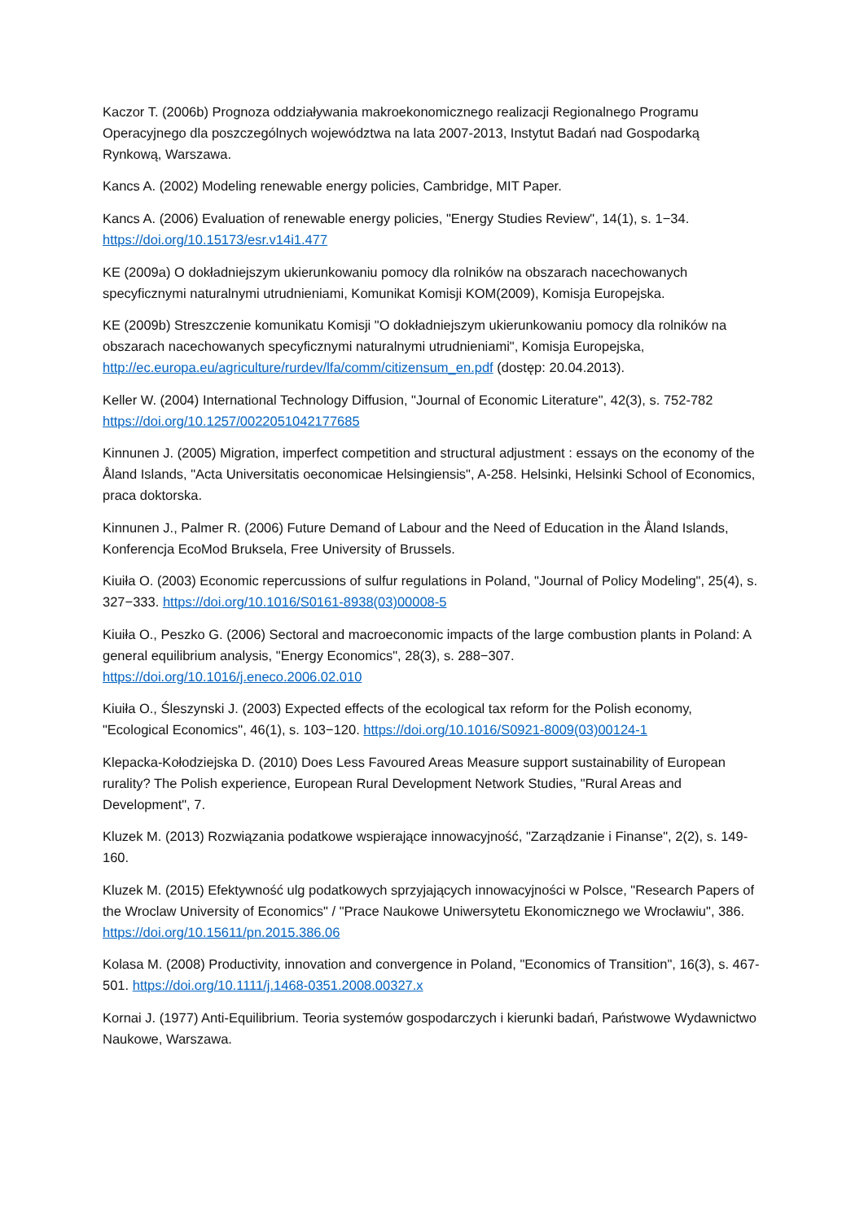Kaczor T. (2006b) Prognoza oddziaływania makroekonomicznego realizacji Regionalnego Programu Operacyjnego dla poszczególnych województwa na lata 2007-2013, Instytut Badań nad Gospodarką Rynkową, Warszawa.
Kancs A. (2002) Modeling renewable energy policies, Cambridge, MIT Paper.
Kancs A. (2006) Evaluation of renewable energy policies, "Energy Studies Review", 14(1), s. 1−34. https://doi.org/10.15173/esr.v14i1.477
KE (2009a) O dokładniejszym ukierunkowaniu pomocy dla rolników na obszarach nacechowanych specyficznymi naturalnymi utrudnieniami, Komunikat Komisji KOM(2009), Komisja Europejska.
KE (2009b) Streszczenie komunikatu Komisji "O dokładniejszym ukierunkowaniu pomocy dla rolników na obszarach nacechowanych specyficznymi naturalnymi utrudnieniami", Komisja Europejska, http://ec.europa.eu/agriculture/rurdev/lfa/comm/citizensum_en.pdf (dostęp: 20.04.2013).
Keller W. (2004) International Technology Diffusion, "Journal of Economic Literature", 42(3), s. 752-782 https://doi.org/10.1257/0022051042177685
Kinnunen J. (2005) Migration, imperfect competition and structural adjustment : essays on the economy of the Åland Islands, "Acta Universitatis oeconomicae Helsingiensis", A-258. Helsinki, Helsinki School of Economics, praca doktorska.
Kinnunen J., Palmer R. (2006) Future Demand of Labour and the Need of Education in the Åland Islands, Konferencja EcoMod Bruksela, Free University of Brussels.
Kiuiła O. (2003) Economic repercussions of sulfur regulations in Poland, "Journal of Policy Modeling", 25(4), s. 327−333. https://doi.org/10.1016/S0161-8938(03)00008-5
Kiuiła O., Peszko G. (2006) Sectoral and macroeconomic impacts of the large combustion plants in Poland: A general equilibrium analysis, "Energy Economics", 28(3), s. 288−307. https://doi.org/10.1016/j.eneco.2006.02.010
Kiuiła O., Śleszynski J. (2003) Expected effects of the ecological tax reform for the Polish economy, "Ecological Economics", 46(1), s. 103−120. https://doi.org/10.1016/S0921-8009(03)00124-1
Klepacka-Kołodziejska D. (2010) Does Less Favoured Areas Measure support sustainability of European rurality? The Polish experience, European Rural Development Network Studies, "Rural Areas and Development", 7.
Kluzek M. (2013) Rozwiązania podatkowe wspierające innowacyjność, "Zarządzanie i Finanse", 2(2), s. 149-160.
Kluzek M. (2015) Efektywność ulg podatkowych sprzyjających innowacyjności w Polsce, "Research Papers of the Wroclaw University of Economics" / "Prace Naukowe Uniwersytetu Ekonomicznego we Wrocławiu", 386. https://doi.org/10.15611/pn.2015.386.06
Kolasa M. (2008) Productivity, innovation and convergence in Poland, "Economics of Transition", 16(3), s. 467-501. https://doi.org/10.1111/j.1468-0351.2008.00327.x
Kornai J. (1977) Anti-Equilibrium. Teoria systemów gospodarczych i kierunki badań, Państwowe Wydawnictwo Naukowe, Warszawa.